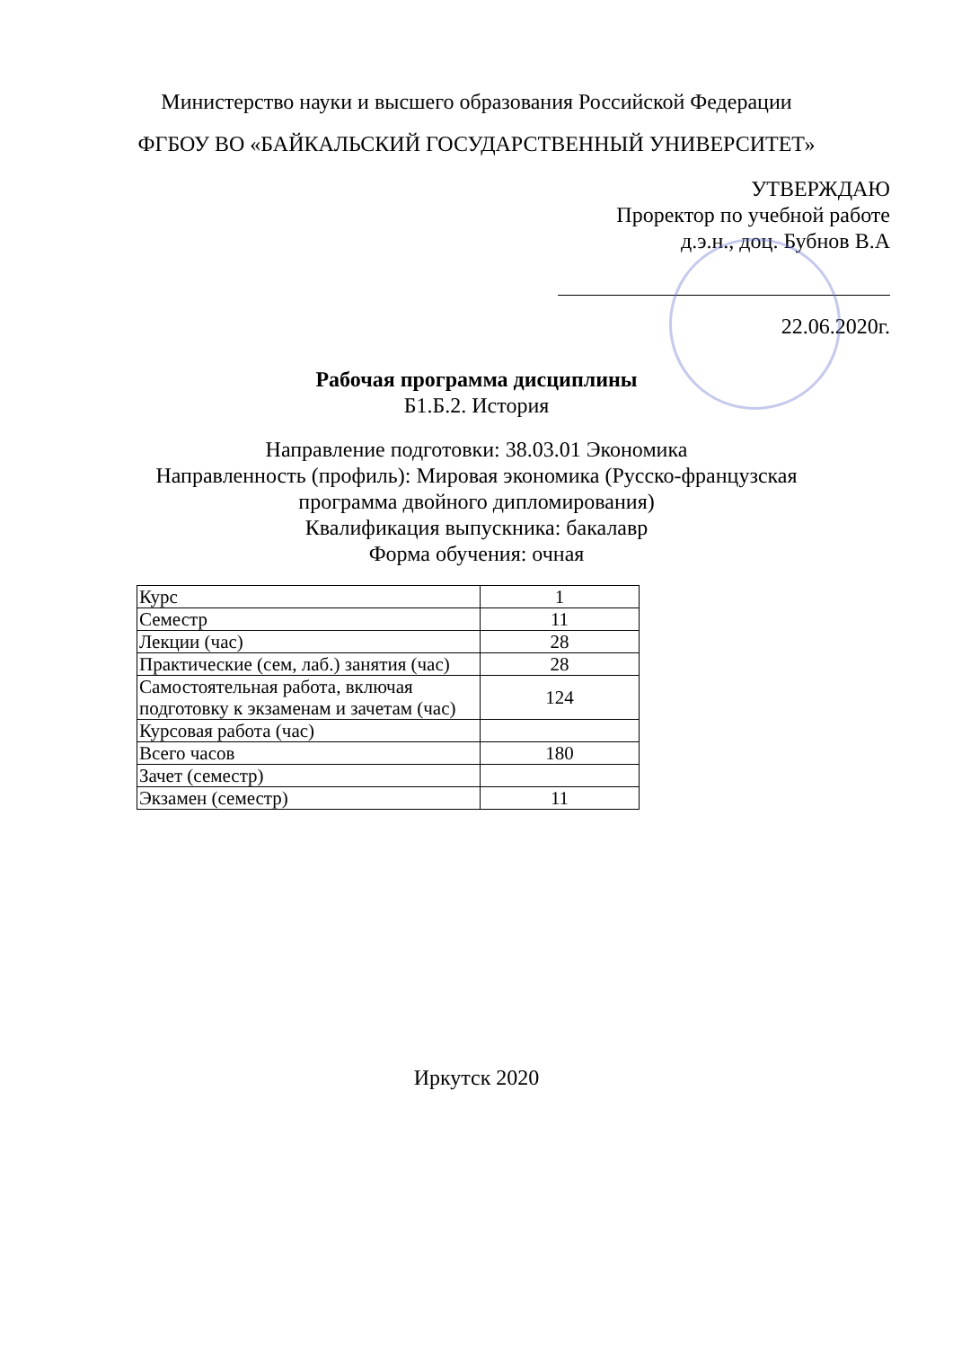Министерство науки и высшего образования Российской Федерации
ФГБОУ ВО «БАЙКАЛЬСКИЙ ГОСУДАРСТВЕННЫЙ УНИВЕРСИТЕТ»
УТВЕРЖДАЮ
Проректор по учебной работе
д.э.н., доц. Бубнов В.А
22.06.2020г.
Рабочая программа дисциплины
Б1.Б.2. История
Направление подготовки: 38.03.01 Экономика
Направленность (профиль): Мировая экономика (Русско-французская
программа двойного дипломирования)
Квалификация выпускника: бакалавр
Форма обучения: очная
| Курс | 1 |
| Семестр | 11 |
| Лекции (час) | 28 |
| Практические (сем, лаб.) занятия (час) | 28 |
| Самостоятельная работа, включая подготовку к экзаменам и зачетам (час) | 124 |
| Курсовая работа (час) | |
| Всего часов | 180 |
| Зачет (семестр) | |
| Экзамен (семестр) | 11 |
Иркутск 2020